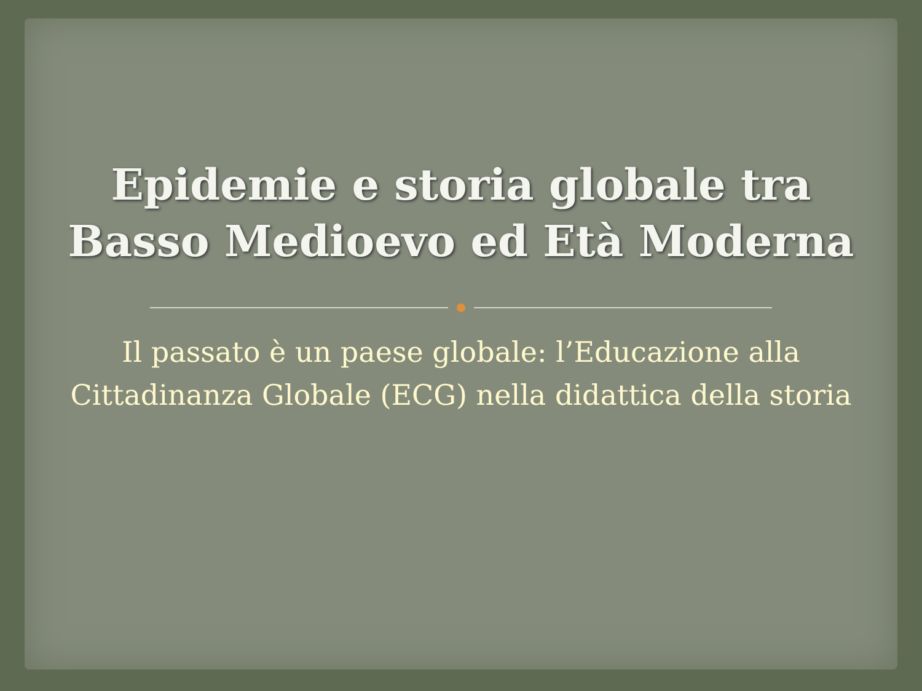Epidemie e storia globale tra
Basso Medioevo ed Età Moderna
Il passato è un paese globale: l’Educazione alla Cittadinanza Globale (ECG) nella didattica della storia